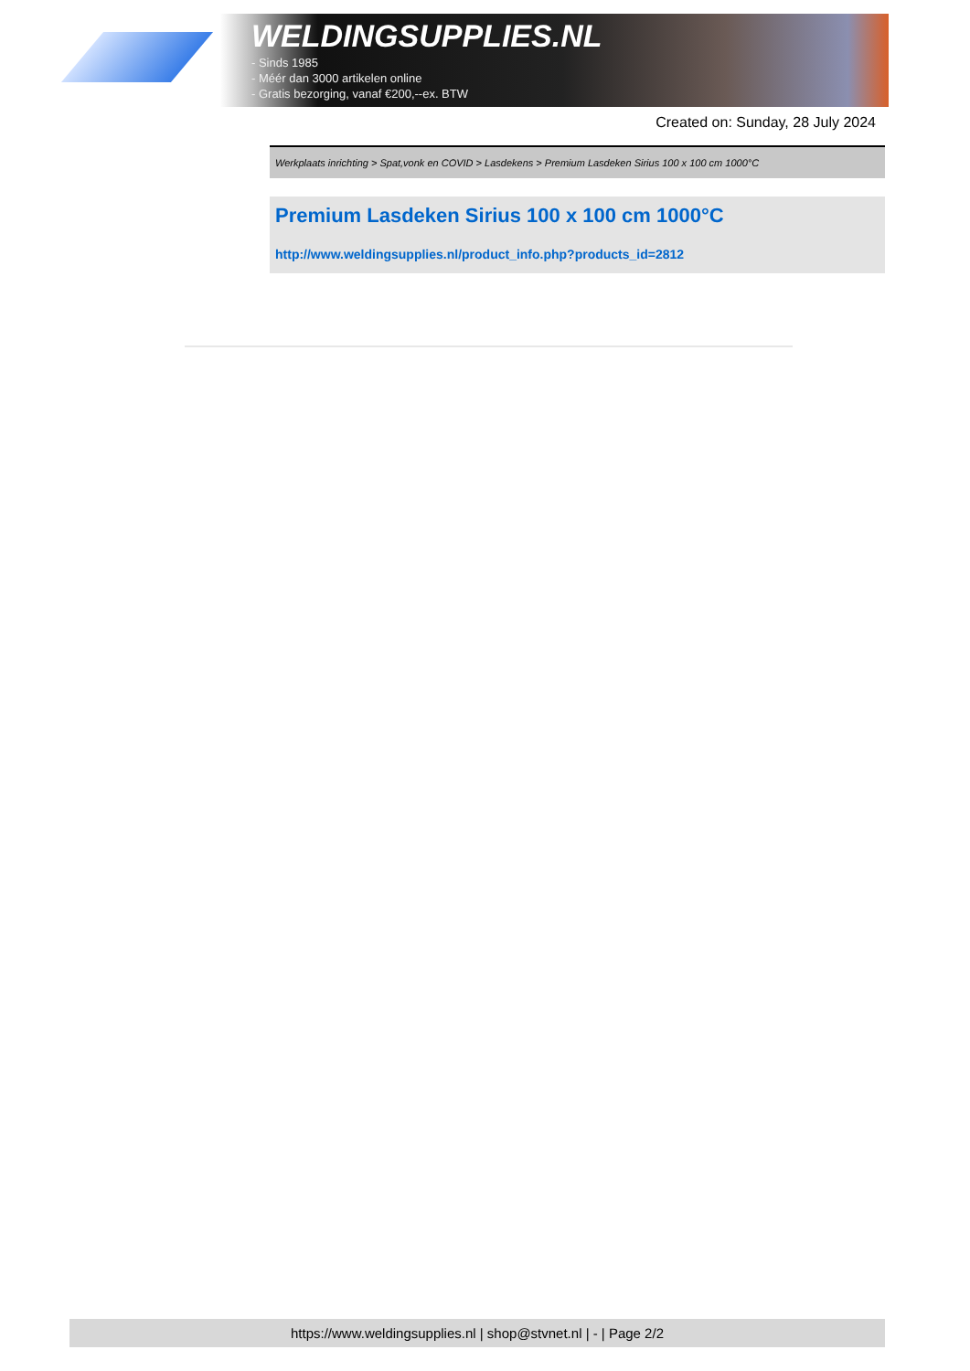WELDINGSUPPLIES.NL
- Sinds 1985
- Méér dan 3000 artikelen online
- Gratis bezorging, vanaf €200,--ex. BTW
Created on: Sunday, 28 July 2024
Werkplaats inrichting > Spat,vonk en COVID > Lasdekens > Premium Lasdeken Sirius 100 x 100 cm 1000°C
Premium Lasdeken Sirius 100 x 100 cm 1000°C
http://www.weldingsupplies.nl/product_info.php?products_id=2812
https://www.weldingsupplies.nl | shop@stvnet.nl | - | Page 2/2